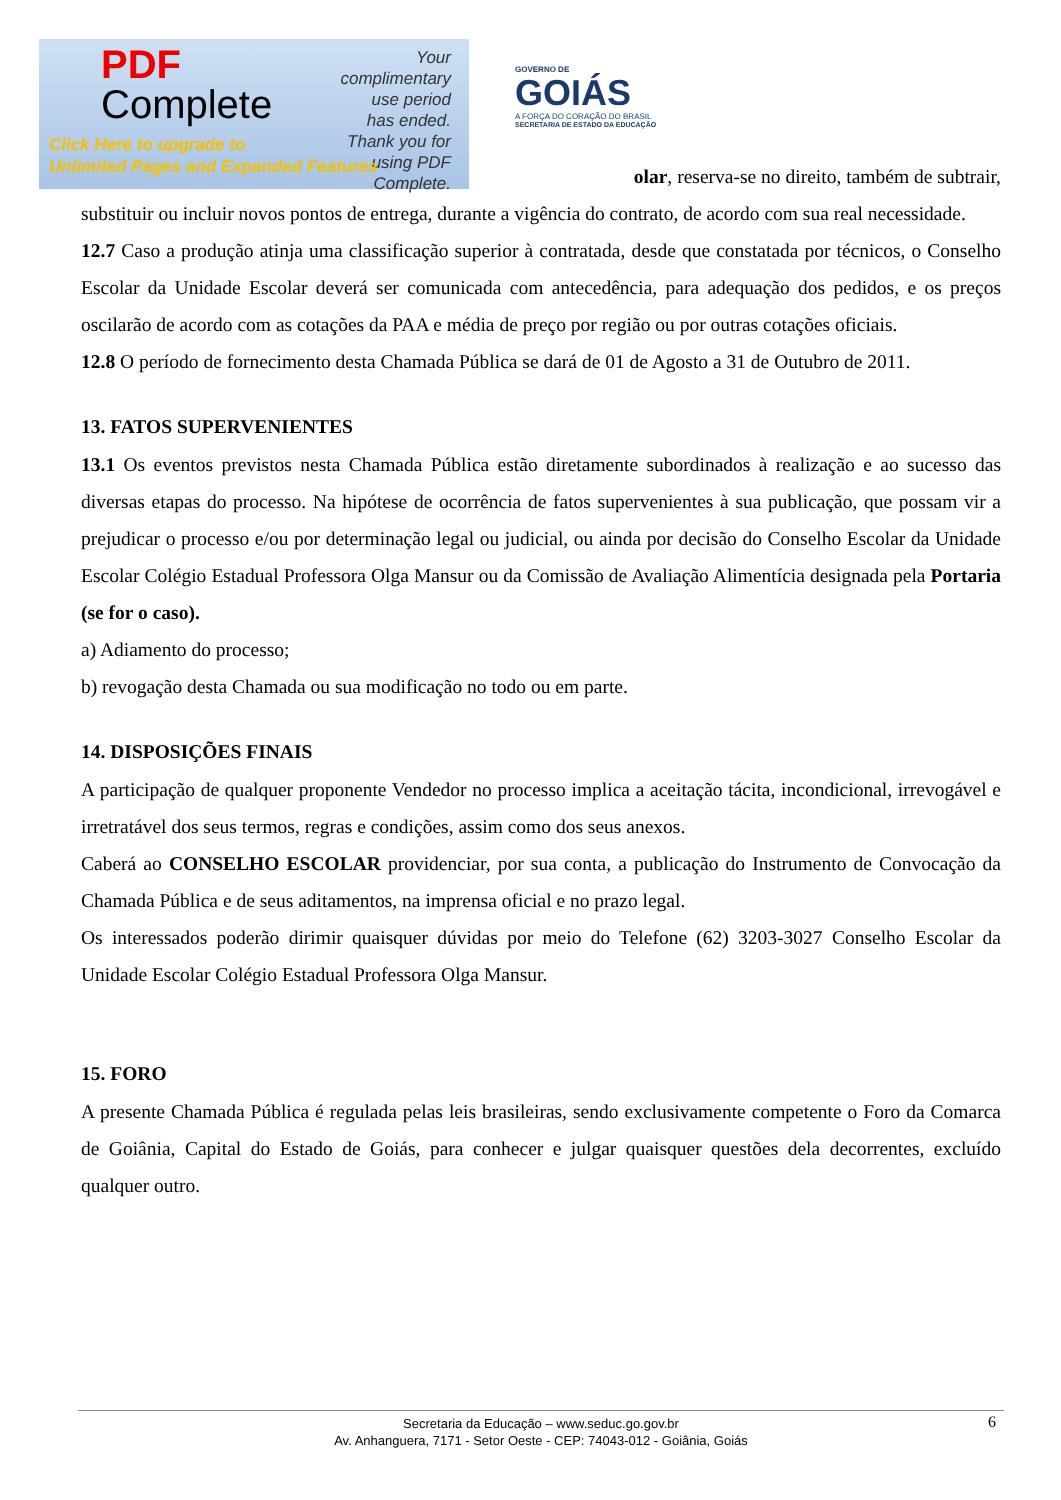olar, reserva-se no direito, também de subtrair, substituir ou incluir novos pontos de entrega, durante a vigência do contrato, de acordo com sua real necessidade.
12.7 Caso a produção atinja uma classificação superior à contratada, desde que constatada por técnicos, o Conselho Escolar da Unidade Escolar deverá ser comunicada com antecedência, para adequação dos pedidos, e os preços oscilarão de acordo com as cotações da PAA e média de preço por região ou por outras cotações oficiais.
12.8 O período de fornecimento desta Chamada Pública se dará de 01 de Agosto a 31 de Outubro de 2011.
13. FATOS SUPERVENIENTES
13.1 Os eventos previstos nesta Chamada Pública estão diretamente subordinados à realização e ao sucesso das diversas etapas do processo. Na hipótese de ocorrência de fatos supervenientes à sua publicação, que possam vir a prejudicar o processo e/ou por determinação legal ou judicial, ou ainda por decisão do Conselho Escolar da Unidade Escolar Colégio Estadual Professora Olga Mansur ou da Comissão de Avaliação Alimentícia designada pela Portaria (se for o caso).
a) Adiamento do processo;
b) revogação desta Chamada ou sua modificação no todo ou em parte.
14. DISPOSIÇÕES FINAIS
A participação de qualquer proponente Vendedor no processo implica a aceitação tácita, incondicional, irrevogável e irretratável dos seus termos, regras e condições, assim como dos seus anexos.
Caberá ao CONSELHO ESCOLAR providenciar, por sua conta, a publicação do Instrumento de Convocação da Chamada Pública e de seus aditamentos, na imprensa oficial e no prazo legal.
Os interessados poderão dirimir quaisquer dúvidas por meio do Telefone (62) 3203-3027 Conselho Escolar da Unidade Escolar Colégio Estadual Professora Olga Mansur.
15. FORO
A presente Chamada Pública é regulada pelas leis brasileiras, sendo exclusivamente competente o Foro da Comarca de Goiânia, Capital do Estado de Goiás, para conhecer e julgar quaisquer questões dela decorrentes, excluído qualquer outro.
PDF
Complete
Your complimentary use period has ended. Thank you for using PDF Complete.
Click Here to upgrade to
Unlimited Pages and Expanded Features
GOVERNO DE
GOIÁS
A FORÇA DO CORAÇÃO DO BRASIL
SECRETARIA DE ESTADO DA EDUCAÇÃO
6 Secretaria da Educação – www.seduc.go.gov.br
Av. Anhanguera, 7171 - Setor Oeste - CEP: 74043-012 - Goiânia, Goiás